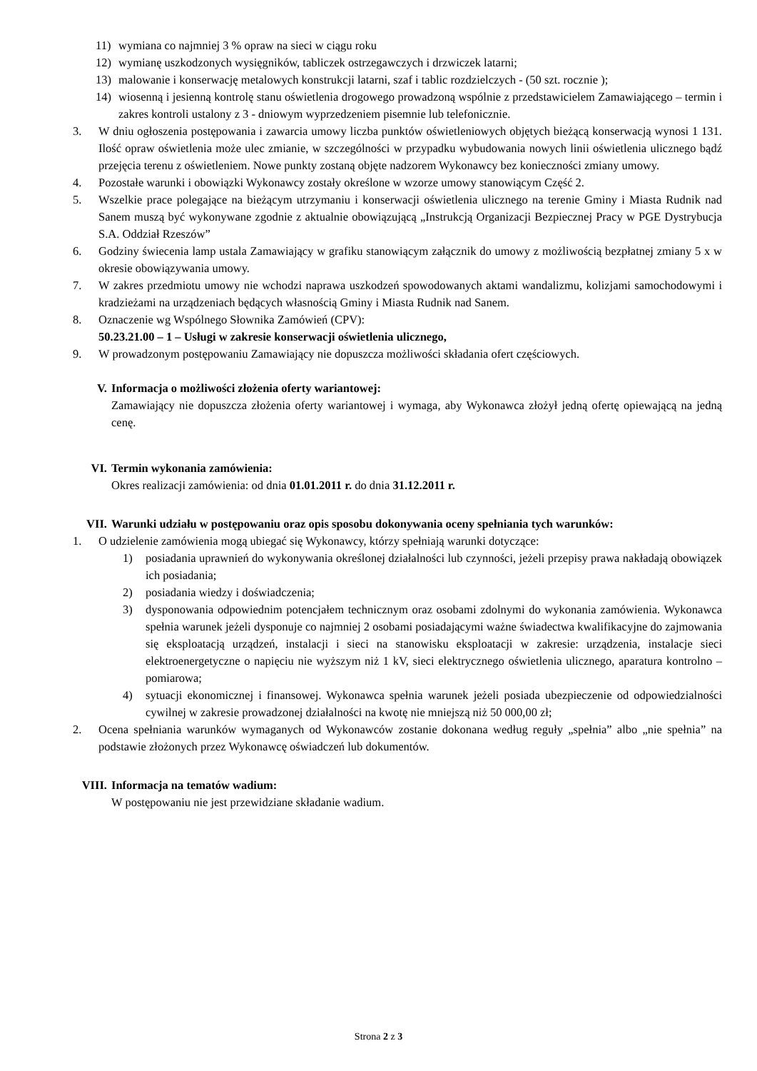11) wymiana co najmniej 3 % opraw na sieci w ciągu roku
12) wymianę uszkodzonych wysięgników, tabliczek ostrzegawczych i drzwiczek latarni;
13) malowanie i konserwację metalowych konstrukcji latarni, szaf i tablic rozdzielczych - (50 szt. rocznie );
14) wiosenną i jesienną kontrolę stanu oświetlenia drogowego prowadzoną wspólnie z przedstawicielem Zamawiającego – termin i zakres kontroli ustalony z 3 - dniowym wyprzedzeniem pisemnie lub telefonicznie.
3. W dniu ogłoszenia postępowania i zawarcia umowy liczba punktów oświetleniowych objętych bieżącą konserwacją wynosi 1 131. Ilość opraw oświetlenia może ulec zmianie, w szczególności w przypadku wybudowania nowych linii oświetlenia ulicznego bądź przejęcia terenu z oświetleniem. Nowe punkty zostaną objęte nadzorem Wykonawcy bez konieczności zmiany umowy.
4. Pozostałe warunki i obowiązki Wykonawcy zostały określone w wzorze umowy stanowiącym Część 2.
5. Wszelkie prace polegające na bieżącym utrzymaniu i konserwacji oświetlenia ulicznego na terenie Gminy i Miasta Rudnik nad Sanem muszą być wykonywane zgodnie z aktualnie obowiązującą „Instrukcją Organizacji Bezpiecznej Pracy w PGE Dystrybucja S.A. Oddział Rzeszów”
6. Godziny świecenia lamp ustala Zamawiający w grafiku stanowiącym załącznik do umowy z możliwością bezpłatnej zmiany 5 x w okresie obowiązywania umowy.
7. W zakres przedmiotu umowy nie wchodzi naprawa uszkodzeń spowodowanych aktami wandalizmu, kolizjami samochodowymi i kradzieżami na urządzeniach będących własnością Gminy i Miasta Rudnik nad Sanem.
8. Oznaczenie wg Wspólnego Słownika Zamówień (CPV):
50.23.21.00 – 1 – Usługi w zakresie konserwacji oświetlenia ulicznego,
9. W prowadzonym postępowaniu Zamawiający nie dopuszcza możliwości składania ofert częściowych.
V. Informacja o możliwości złożenia oferty wariantowej:
Zamawiający nie dopuszcza złożenia oferty wariantowej i wymaga, aby Wykonawca złożył jedną ofertę opiewającą na jedną cenę.
VI. Termin wykonania zamówienia:
Okres realizacji zamówienia: od dnia 01.01.2011 r. do dnia 31.12.2011 r.
VII. Warunki udziału w postępowaniu oraz opis sposobu dokonywania oceny spełniania tych warunków:
1. O udzielenie zamówienia mogą ubiegać się Wykonawcy, którzy spełniają warunki dotyczące:
1) posiadania uprawnień do wykonywania określonej działalności lub czynności, jeżeli przepisy prawa nakładają obowiązek ich posiadania;
2) posiadania wiedzy i doświadczenia;
3) dysponowania odpowiednim potencjałem technicznym oraz osobami zdolnymi do wykonania zamówienia. Wykonawca spełnia warunek jeżeli dysponuje co najmniej 2 osobami posiadającymi ważne świadectwa kwalifikacyjne do zajmowania się eksploatacją urządzeń, instalacji i sieci na stanowisku eksploatacji w zakresie: urządzenia, instalacje sieci elektroenergetyczne o napięciu nie wyższym niż 1 kV, sieci elektrycznego oświetlenia ulicznego, aparatura kontrolno – pomiarowa;
4) sytuacji ekonomicznej i finansowej. Wykonawca spełnia warunek jeżeli posiada ubezpieczenie od odpowiedzialności cywilnej w zakresie prowadzonej działalności na kwotę nie mniejszą niż 50 000,00 zł;
2. Ocena spełniania warunków wymaganych od Wykonawców zostanie dokonana według reguły „spełnia” albo „nie spełnia” na podstawie złożonych przez Wykonawcę oświadczeń lub dokumentów.
VIII. Informacja na tematów wadium:
W postępowaniu nie jest przewidziane składanie wadium.
Strona 2 z 3